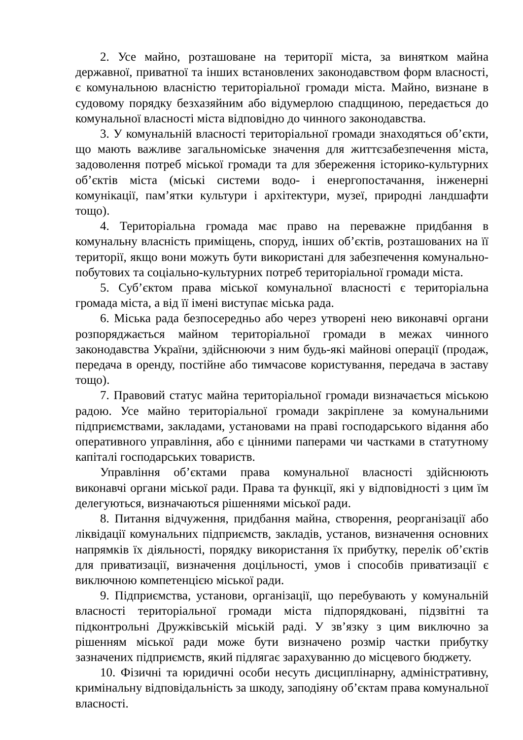2. Усе майно, розташоване на території міста, за винятком майна державної, приватної та інших встановлених законодавством форм власності, є комунальною власністю територіальної громади міста. Майно, визнане в судовому порядку безхазяйним або відумерлою спадщиною, передається до комунальної власності міста відповідно до чинного законодавства.
3. У комунальній власності територіальної громади знаходяться об’єкти, що мають важливе загальноміське значення для життєзабезпечення міста, задоволення потреб міської громади та для збереження історико-культурних об’єктів міста (міські системи водо- і енергопостачання, інженерні комунікації, пам’ятки культури і архітектури, музеї, природні ландшафти тощо).
4. Територіальна громада має право на переважне придбання в комунальну власність приміщень, споруд, інших об’єктів, розташованих на її території, якщо вони можуть бути використані для забезпечення комунально-побутових та соціально-культурних потреб територіальної громади міста.
5. Суб’єктом права міської комунальної власності є територіальна громада міста, а від її імені виступає міська рада.
6. Міська рада безпосередньо або через утворені нею виконавчі органи розпоряджається майном територіальної громади в межах чинного законодавства України, здійснюючи з ним будь-які майнові операції (продаж, передача в оренду, постійне або тимчасове користування, передача в заставу тощо).
7. Правовий статус майна територіальної громади визначається міською радою. Усе майно територіальної громади закріплене за комунальними підприємствами, закладами, установами на праві господарського відання або оперативного управління, або є цінними паперами чи частками в статутному капіталі господарських товариств.
Управління об’єктами права комунальної власності здійснюють виконавчі органи міської ради. Права та функції, які у відповідності з цим їм делегуються, визначаються рішеннями міської ради.
8. Питання відчуження, придбання майна, створення, реорганізації або ліквідації комунальних підприємств, закладів, установ, визначення основних напрямків їх діяльності, порядку використання їх прибутку, перелік об’єктів для приватизації, визначення доцільності, умов і способів приватизації є виключною компетенцією міської ради.
9. Підприємства, установи, організації, що перебувають у комунальній власності територіальної громади міста підпорядковані, підзвітні та підконтрольні Дружківській міській раді. У зв’язку з цим виключно за рішенням міської ради може бути визначено розмір частки прибутку зазначених підприємств, який підлягає зарахуванню до місцевого бюджету.
10. Фізичні та юридичні особи несуть дисциплінарну, адміністративну, кримінальну відповідальність за шкоду, заподіяну об’єктам права комунальної власності.